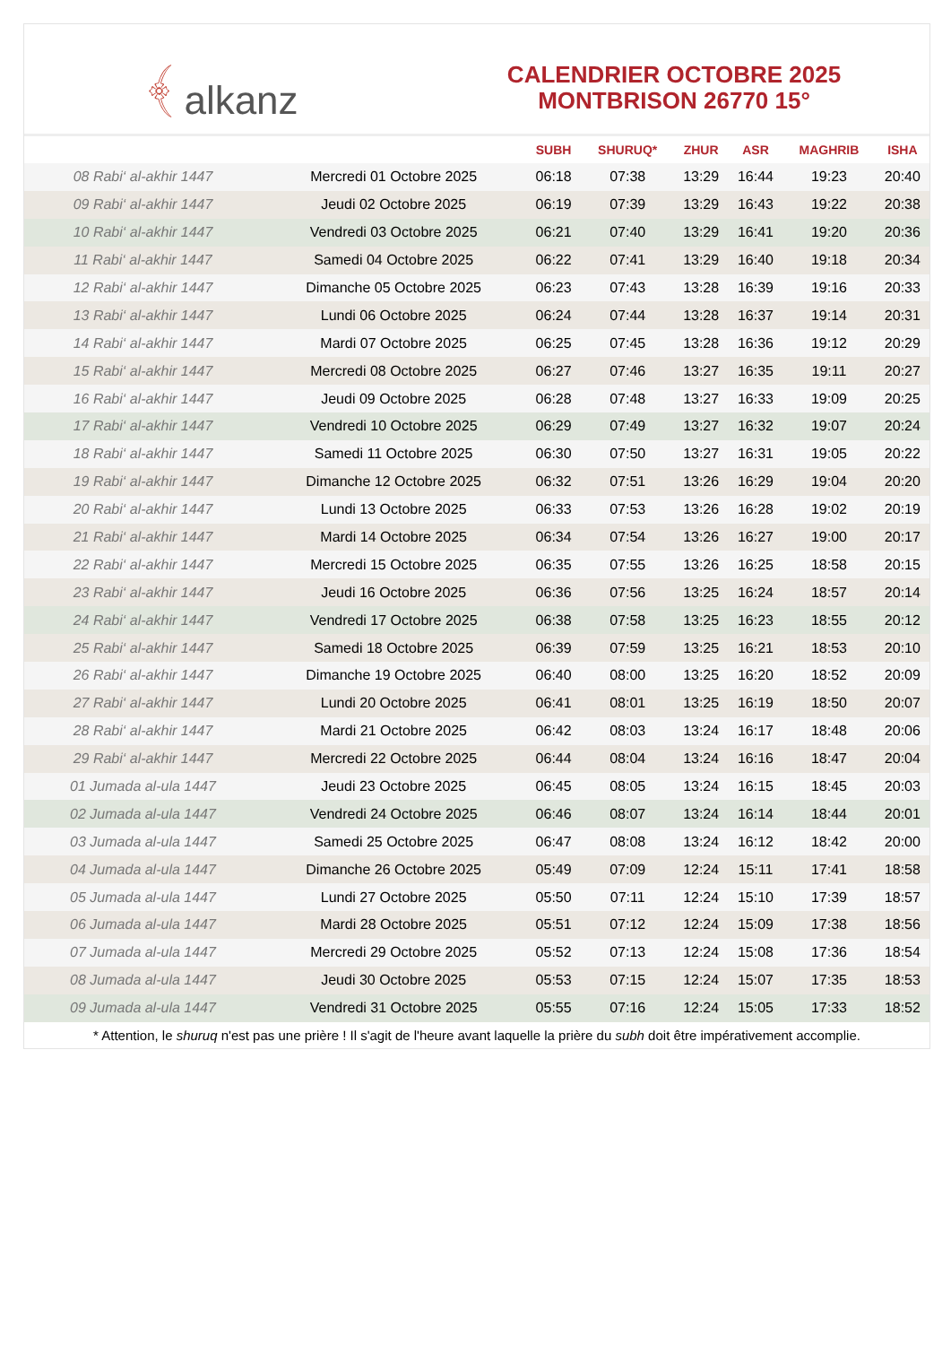﴾ alkanz
CALENDRIER OCTOBRE 2025
MONTBRISON 26770 15°
| | | SUBH | SHURUQ* | ZHUR | ASR | MAGHRIB | ISHA |
| --- | --- | --- | --- | --- | --- | --- | --- |
| 08 Rabi‘ al-akhir 1447 | Mercredi 01 Octobre 2025 | 06:18 | 07:38 | 13:29 | 16:44 | 19:23 | 20:40 |
| 09 Rabi‘ al-akhir 1447 | Jeudi 02 Octobre 2025 | 06:19 | 07:39 | 13:29 | 16:43 | 19:22 | 20:38 |
| 10 Rabi‘ al-akhir 1447 | Vendredi 03 Octobre 2025 | 06:21 | 07:40 | 13:29 | 16:41 | 19:20 | 20:36 |
| 11 Rabi‘ al-akhir 1447 | Samedi 04 Octobre 2025 | 06:22 | 07:41 | 13:29 | 16:40 | 19:18 | 20:34 |
| 12 Rabi‘ al-akhir 1447 | Dimanche 05 Octobre 2025 | 06:23 | 07:43 | 13:28 | 16:39 | 19:16 | 20:33 |
| 13 Rabi‘ al-akhir 1447 | Lundi 06 Octobre 2025 | 06:24 | 07:44 | 13:28 | 16:37 | 19:14 | 20:31 |
| 14 Rabi‘ al-akhir 1447 | Mardi 07 Octobre 2025 | 06:25 | 07:45 | 13:28 | 16:36 | 19:12 | 20:29 |
| 15 Rabi‘ al-akhir 1447 | Mercredi 08 Octobre 2025 | 06:27 | 07:46 | 13:27 | 16:35 | 19:11 | 20:27 |
| 16 Rabi‘ al-akhir 1447 | Jeudi 09 Octobre 2025 | 06:28 | 07:48 | 13:27 | 16:33 | 19:09 | 20:25 |
| 17 Rabi‘ al-akhir 1447 | Vendredi 10 Octobre 2025 | 06:29 | 07:49 | 13:27 | 16:32 | 19:07 | 20:24 |
| 18 Rabi‘ al-akhir 1447 | Samedi 11 Octobre 2025 | 06:30 | 07:50 | 13:27 | 16:31 | 19:05 | 20:22 |
| 19 Rabi‘ al-akhir 1447 | Dimanche 12 Octobre 2025 | 06:32 | 07:51 | 13:26 | 16:29 | 19:04 | 20:20 |
| 20 Rabi‘ al-akhir 1447 | Lundi 13 Octobre 2025 | 06:33 | 07:53 | 13:26 | 16:28 | 19:02 | 20:19 |
| 21 Rabi‘ al-akhir 1447 | Mardi 14 Octobre 2025 | 06:34 | 07:54 | 13:26 | 16:27 | 19:00 | 20:17 |
| 22 Rabi‘ al-akhir 1447 | Mercredi 15 Octobre 2025 | 06:35 | 07:55 | 13:26 | 16:25 | 18:58 | 20:15 |
| 23 Rabi‘ al-akhir 1447 | Jeudi 16 Octobre 2025 | 06:36 | 07:56 | 13:25 | 16:24 | 18:57 | 20:14 |
| 24 Rabi‘ al-akhir 1447 | Vendredi 17 Octobre 2025 | 06:38 | 07:58 | 13:25 | 16:23 | 18:55 | 20:12 |
| 25 Rabi‘ al-akhir 1447 | Samedi 18 Octobre 2025 | 06:39 | 07:59 | 13:25 | 16:21 | 18:53 | 20:10 |
| 26 Rabi‘ al-akhir 1447 | Dimanche 19 Octobre 2025 | 06:40 | 08:00 | 13:25 | 16:20 | 18:52 | 20:09 |
| 27 Rabi‘ al-akhir 1447 | Lundi 20 Octobre 2025 | 06:41 | 08:01 | 13:25 | 16:19 | 18:50 | 20:07 |
| 28 Rabi‘ al-akhir 1447 | Mardi 21 Octobre 2025 | 06:42 | 08:03 | 13:24 | 16:17 | 18:48 | 20:06 |
| 29 Rabi‘ al-akhir 1447 | Mercredi 22 Octobre 2025 | 06:44 | 08:04 | 13:24 | 16:16 | 18:47 | 20:04 |
| 01 Jumada al-ula 1447 | Jeudi 23 Octobre 2025 | 06:45 | 08:05 | 13:24 | 16:15 | 18:45 | 20:03 |
| 02 Jumada al-ula 1447 | Vendredi 24 Octobre 2025 | 06:46 | 08:07 | 13:24 | 16:14 | 18:44 | 20:01 |
| 03 Jumada al-ula 1447 | Samedi 25 Octobre 2025 | 06:47 | 08:08 | 13:24 | 16:12 | 18:42 | 20:00 |
| 04 Jumada al-ula 1447 | Dimanche 26 Octobre 2025 | 05:49 | 07:09 | 12:24 | 15:11 | 17:41 | 18:58 |
| 05 Jumada al-ula 1447 | Lundi 27 Octobre 2025 | 05:50 | 07:11 | 12:24 | 15:10 | 17:39 | 18:57 |
| 06 Jumada al-ula 1447 | Mardi 28 Octobre 2025 | 05:51 | 07:12 | 12:24 | 15:09 | 17:38 | 18:56 |
| 07 Jumada al-ula 1447 | Mercredi 29 Octobre 2025 | 05:52 | 07:13 | 12:24 | 15:08 | 17:36 | 18:54 |
| 08 Jumada al-ula 1447 | Jeudi 30 Octobre 2025 | 05:53 | 07:15 | 12:24 | 15:07 | 17:35 | 18:53 |
| 09 Jumada al-ula 1447 | Vendredi 31 Octobre 2025 | 05:55 | 07:16 | 12:24 | 15:05 | 17:33 | 18:52 |
* Attention, le shuruq n'est pas une prière ! Il s'agit de l'heure avant laquelle la prière du subh doit être impérativement accomplie.